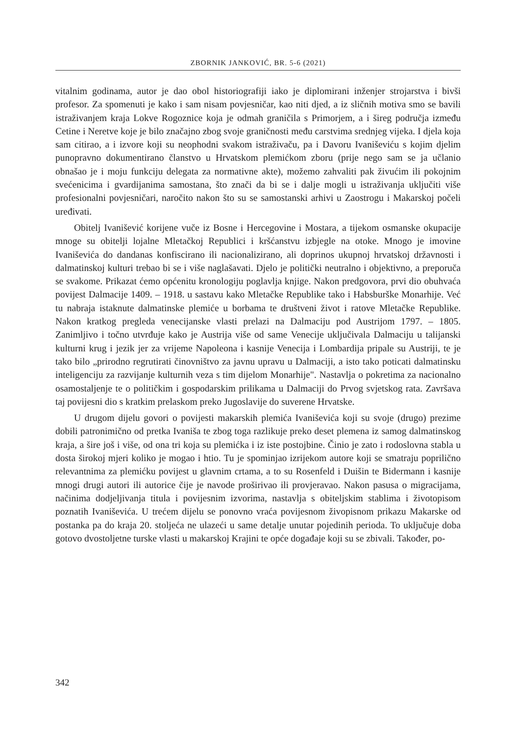ZBORNIK JANKOVIĆ, BR. 5-6 (2021)
vitalnim godinama, autor je dao obol historiografiji iako je diplomirani inženjer strojarstva i bivši profesor. Za spomenuti je kako i sam nisam povjesničar, kao niti djed, a iz sličnih motiva smo se bavili istraživanjem kraja Lokve Rogoznice koja je odmah graničila s Primorjem, a i šireg područja između Cetine i Neretve koje je bilo značajno zbog svoje graničnosti među carstvima srednjeg vijeka. I djela koja sam citirao, a i izvore koji su neophodni svakom istraživaču, pa i Davoru Ivaniševiću s kojim djelim punopravno dokumentirano članstvo u Hrvatskom plemićkom zboru (prije nego sam se ja učlanio obnašao je i moju funkciju delegata za normativne akte), možemo zahvaliti pak živućim ili pokojnim svećenicima i gvardijanima samostana, što znači da bi se i dalje mogli u istraživanja uključiti više profesionalni povjesničari, naročito nakon što su se samostanski arhivi u Zaostrogu i Makarskoj počeli uređivati.
Obitelj Ivanišević korijene vuče iz Bosne i Hercegovine i Mostara, a tijekom osmanske okupacije mnoge su obitelji lojalne Mletačkoj Republici i kršćanstvu izbjegle na otoke. Mnogo je imovine Ivaniševića do dandanas konfiscirano ili nacionalizirano, ali doprinos ukupnoj hrvatskoj državnosti i dalmatinskoj kulturi trebao bi se i više naglašavati. Djelo je politički neutralno i objektivno, a preporuča se svakome. Prikazat ćemo općenitu kronologiju poglavlja knjige. Nakon predgovora, prvi dio obuhvaća povijest Dalmacije 1409. – 1918. u sastavu kako Mletačke Republike tako i Habsburške Monarhije. Već tu nabraja istaknute dalmatinske plemiće u borbama te društveni život i ratove Mletačke Republike. Nakon kratkog pregleda venecijanske vlasti prelazi na Dalmaciju pod Austrijom 1797. – 1805. Zanimljivo i točno utvrđuje kako je Austrija više od same Venecije uključivala Dalmaciju u talijanski kulturni krug i jezik jer za vrijeme Napoleona i kasnije Venecija i Lombardija pripale su Austriji, te je tako bilo „prirodno regrutirati činovništvo za javnu upravu u Dalmaciji, a isto tako poticati dalmatinsku inteligenciju za razvijanje kulturnih veza s tim dijelom Monarhije". Nastavlja o pokretima za nacionalno osamostaljenje te o političkim i gospodarskim prilikama u Dalmaciji do Prvog svjetskog rata. Završava taj povijesni dio s kratkim prelaskom preko Jugoslavije do suverene Hrvatske.
U drugom dijelu govori o povijesti makarskih plemića Ivaniševića koji su svoje (drugo) prezime dobili patronimično od pretka Ivaniša te zbog toga razlikuje preko deset plemena iz samog dalmatinskog kraja, a šire još i više, od ona tri koja su plemićka i iz iste postojbine. Činio je zato i rodoslovna stabla u dosta širokoj mjeri koliko je mogao i htio. Tu je spominjao izrijekom autore koji se smatraju poprilično relevantnima za plemićku povijest u glavnim crtama, a to su Rosenfeld i Duišin te Bidermann i kasnije mnogi drugi autori ili autorice čije je navode proširivao ili provjeravao. Nakon pasusa o migracijama, načinima dodjeljivanja titula i povijesnim izvorima, nastavlja s obiteljskim stablima i životopisom poznatih Ivaniševića. U trećem dijelu se ponovno vraća povijesnom živopisnom prikazu Makarske od postanka pa do kraja 20. stoljeća ne ulazeći u same detalje unutar pojedinih perioda. To uključuje doba gotovo dvostoljetne turske vlasti u makarskoj Krajini te opće događaje koji su se zbivali. Također, po-
342